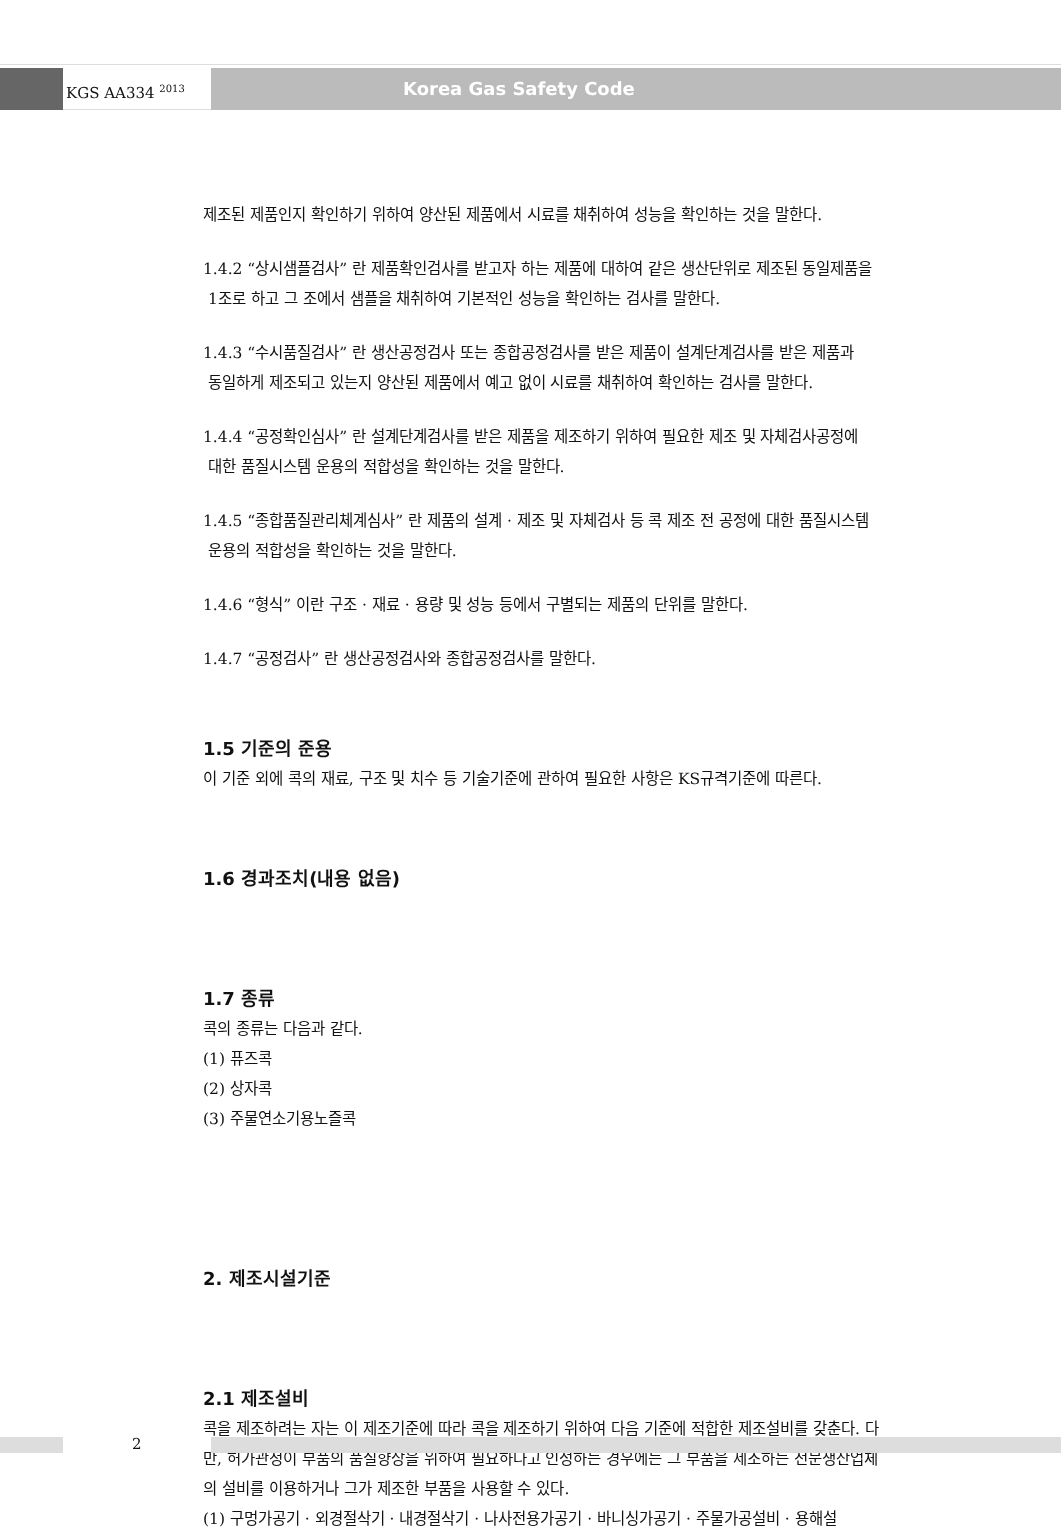KGS AA334 <sup>2013</sup> Korea Gas Safety Code
제조된 제품인지 확인하기 위하여 양산된 제품에서 시료를 채취하여 성능을 확인하는 것을 말한다.
1.4.2 “상시샘플검사” 란 제품확인검사를 받고자 하는 제품에 대하여 같은 생산단위로 제조된 동일제품을
1조로 하고 그 조에서 샘플을 채취하여 기본적인 성능을 확인하는 검사를 말한다.
1.4.3 “수시품질검사” 란 생산공정검사 또는 종합공정검사를 받은 제품이 설계단계검사를 받은 제품과
동일하게 제조되고 있는지 양산된 제품에서 예고 없이 시료를 채취하여 확인하는 검사를 말한다.
1.4.4 “공정확인심사” 란 설계단계검사를 받은 제품을 제조하기 위하여 필요한 제조 및 자체검사공정에
대한 품질시스템 운용의 적합성을 확인하는 것을 말한다.
1.4.5 “종합품질관리체계심사” 란 제품의 설계 · 제조 및 자체검사 등 콕 제조 전 공정에 대한 품질시스템
운용의 적합성을 확인하는 것을 말한다.
1.4.6 “형식” 이란 구조 · 재료 · 용량 및 성능 등에서 구별되는 제품의 단위를 말한다.
1.4.7 “공정검사” 란 생산공정검사와 종합공정검사를 말한다.
1.5 기준의 준용
이 기준 외에 콕의 재료, 구조 및 치수 등 기술기준에 관하여 필요한 사항은 KS규격기준에 따른다.
1.6 경과조치(내용 없음)
1.7 종류
콕의 종류는 다음과 같다.
(1) 퓨즈콕
(2) 상자콕
(3) 주물연소기용노즐콕
2. 제조시설기준
2.1 제조설비
콕을 제조하려는 자는 이 제조기준에 따라 콕을 제조하기 위하여 다음 기준에 적합한 제조설비를 갖춘다. 다만, 허가관청이 부품의 품질향상을 위하여 필요하다고 인정하는 경우에는 그 부품을 제조하는 전문생산업체의 설비를 이용하거나 그가 제조한 부품을 사용할 수 있다.
(1) 구멍가공기 · 외경절삭기 · 내경절삭기 · 나사전용가공기 · 바니싱가공기 · 주물가공설비 · 용해설
2